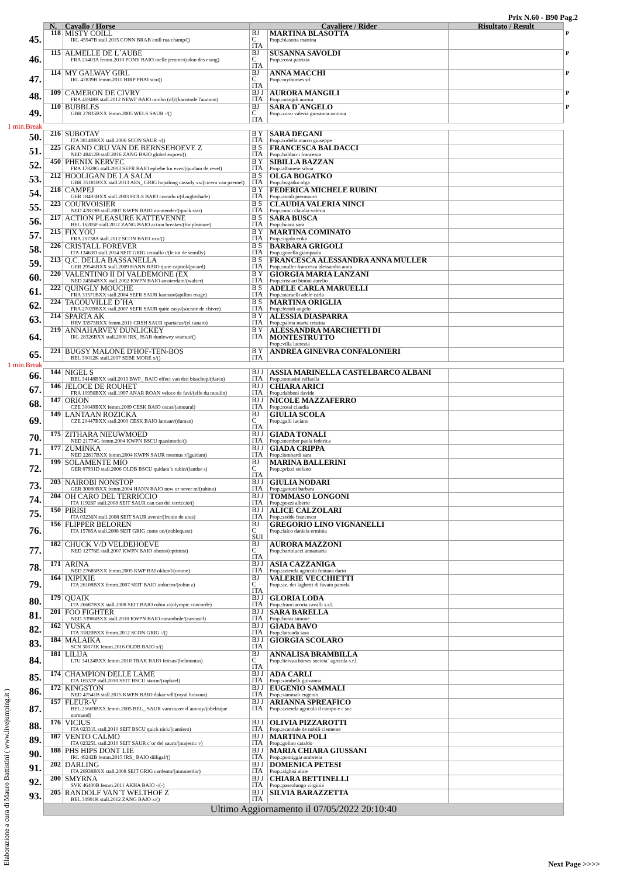Prix N.60 - B90 Pag.2
| | N. | Cavallo / Horse | Cavaliere / Rider | | Risultato / Result | |
| 45. | 118 | MISTY COILL IRL 45947B stall.2015 CONN BRAB coill rua champ/() | BJ C ITA | MARTINA BLASOTTA Prop.:blasotta martina | | P |
| 46. | 115 | ALMELLE DE L´AUBE FRA 21403A femm.2010 PONY BAIO melle jerome/(udon des etang) | BJ C ITA | SUSANNA SAVOLDI Prop.:rossi patrizia | | P |
| 47. | 114 | MY GALWAY GIRL IRL 47839B femm.2011 HIRP PBAI scn/() | BJ C ITA | ANNA MACCHI Prop.:mythorses srl | | P |
| 48. | 109 | CAMERON DE CIVRY FRA 46948B stall.2012 NEWF BAIO rambo (nl)/(karistode l'aumont) | BJ J ITA | AURORA MANGILI Prop.:mangili aurora | | P |
| 49. | 110 | BUBBLES GBR 27835BXX femm.2005 WELS SAUR -/() | BJ C ITA | SARA D´ANGELO Prop.:zorzi valeria giovanna antonia | | P |
| 1 min.Break | | | | | | |
| 50. | 216 | SUBOTAY ITA 30140BXX stall.2006 SCON SAUR -/() | B Y ITA | SARA DEGANI Prop.:tridella marco giuseppe | | |
| 51. | 225 | GRAND CRU VAN DE BERNSEHOEVE Z NED 48412B stall.2016 ZANG BAIO globel expres/() | B S ITA | FRANCESCA BALDACCI Prop.:baldacci francesca | | |
| 52. | 450 | PHENIX KERVEC FRA 17828G stall.2003 SEFR BAIO ephebe for ever/(quidam de revel) | B Y ITA | SIBILLA BAZZAN Prop.:albanese silvia | | |
| 53. | 212 | HOOLIGAN DE LA SALM GBR 35181BXX stall.2013 AES_ GRIG hopalong cassidy xx/(cicero van paemel) | B S ITA | OLGA BOGATKO Prop.:bogatko olga | | |
| 54. | 218 | CAMPEJ GER 18493BXX stall.2003 HOLS BAIO corrado i/(d.nightshade) | B Y ITA | FEDERICA MICHELE RUBINI Prop.:antali piermauro | | |
| 55. | 223 | COURVOISIER NED 47819B stall.2007 KWPN BAIO montender/(quick star) | B S ITA | CLAUDIA VALERIA NINCI Prop.:ninci claudia valeria | | |
| 56. | 217 | ACTION PLEASURE KATTEVENNE BEL 16205F stall.2012 ZANG BAIO action breaker/(for pleasure) | B S ITA | SARA BUSCA Prop.:busca sara | | |
| 57. | 215 | FIX YOU FRA 20738A stall.2012 SCON BAIO xxx/() | B Y ITA | MARTINA COMINATO Prop.:sigolo erika | | |
| 58. | 226 | CRISTALL FOREVER ITA 13463D stall.2014 SEIT GRIG cristallo i/(le tot de semilly) | B S ITA | BARBARA GRIGOLI Prop.:gonella giampaolo | | |
| 59. | 213 | Q.C. DELLA BASSANELLA GER 29546BXX stall.2009 HANN BAIO quite capitol/(picard) | B S ITA | FRANCESCA ALESSANDRA ANNA MULLER Prop.:muller francesca alessandra anna | | |
| 60. | 220 | VALENTINO II DI VALDEMONE (EX NED 24504BXX stall.2002 KWPN BAIO amsterdam/(walser) | B Y ITA | GIORGIA MARIA LANZANI Prop.:triscari binoni aurelio | | |
| 61. | 222 | QUINGLY MOUCHE FRA 33571BXX stall.2004 SEFR SAUR kannan/(apillon rouge) | B S ITA | ADELE CARLA MARUELLI Prop.:maruelli adele carla | | |
| 62. | 224 | TACOUVILLE D´HA FRA 27039BXX stall.2007 SEFR SAUR quite easy/(socrate de chivre) | B S ITA | MARTINA ORIGLIA Prop.:ferioli angelo | | |
| 63. | 214 | SPARTA AK HRV 33575BXX femm.2011 CRSH SAUR spartacus/(el canaro) | B Y ITA | ALESSIA DIASPARRA Prop.:palma maria cristina | | |
| 64. | 219 | ANNAHARVEY DUNLICKEY IRL 28326BXX stall.2008 IRS_ ISAB dunlewey seamus/() | B Y ITA | ALESSANDRA MARCHETTI DI MONTESTRUTTO Prop.:villa lucrezia | | |
| 65. | 221 | BUGSY MALONE D'HOF-TEN-BOS BEL 30012K stall.2007 SEBE MORE x/() | B Y ITA | ANDREA GINEVRA CONFALONIERI | | |
| 1 min.Break | | | | | | |
| 66. | 144 | NIGEL S BEL 34148BXX stall.2013 BWP_ BAIO effect van den bisschop/(darco) | BJ J ITA | ASSIA MARINELLA CASTELBARCO ALBANI Prop.:tomasini raffaella | | |
| 67. | 146 | JELOCE DE ROUHET FRA 10956BXX stall.1997 ANAR ROAN veloce de favi/(elfe du moulin) | BJ J ITA | CHIARA ARICI Prop.:dabbeni davide | | |
| 68. | 147 | ORION CZE 30049BXX femm.2009 CESK BAIO oscar/(amoural) | BJ J ITA | NICOLE MAZZAFERRO Prop.:rossi claudia | | |
| 69. | 149 | LANTAAN ROZICKA CZE 20447BXX stall.2000 CESK BAIO lantaan/(duman) | BJ C ITA | GIULIA SCOLA Prop.:galli luciano | | |
| 70. | 175 | ZITHARA NIEUWMOED NED 21774G femm.2004 KWPN BSCU quasimodo/() | BJ J ITA | GIADA TONALI Prop.:member paola federica | | |
| 71. | 177 | ZUMINKA NED 22817BXX femm.2004 KWPN SAUR mermus r/(guidam) | BJ J ITA | GIADA CRIPPA Prop.:lombardi sara | | |
| 72. | 199 | SOLAMENTE MIO GER 07931D stall.2006 OLDB BSCU quidam´s rubin/(landor s) | BJ C ITA | MARINA BALLERINI Prop.:prizzi stefano | | |
| 73. | 203 | NAIROBI NONSTOP GER 30080BXX femm.2004 HANN BAIO now or never m/(rabino) | BJ J ITA | GIULIA NODARI Prop.:gattoni barbara | | |
| 74. | 204 | OH CARO DEL TERRICCIO ITA 11926F stall.2008 SEIT SAUR can can del terriccio/() | BJ J ITA | TOMMASO LONGONI Prop.:pozzi alberto | | |
| 75. | 150 | PIRISI ITA 03236N stall.2008 SEIT SAUR avenir/(fronio de uras) | BJ J ITA | ALICE CALZOLARI Prop.:zedde francesco | | |
| 76. | 156 | FLIPPER BELOREN ITA 15785A stall.2008 SEIT GRIG come on/(noblequest) | BJ C SUI | GREGORIO LINO VIGNANELLI Prop.:falco daniela erminia | | |
| 77. | 182 | CHUCK V/D VELDEHOEVE NED 12776E stall.2007 KWPN BAIO ohorn/(optimist) | BJ C ITA | AURORA MAZZONI Prop.:bartolucci annamaria | | |
| 78. | 171 | ARINA NED 27685BXX femm.2005 KWP BAI oklund/(orame) | BJ J ITA | ASIA CAZZANIGA Prop.:azienda agricola fontana dario | | |
| 79. | 164 | IXIPIXIE ITA 26108BXX femm.2007 SEIT BAIO indoctro/(robin z) | BJ C ITA | VALERIE VECCHIETTI Prop.:az. dei laghetti di favato pamela | | |
| 80. | 179 | QUAIK ITA 26687BXX stall.2008 SEIT BAIO robin z/(olympic concorde) | BJ J ITA | GLORIA LODA Prop.:franciacorta cavalli s.r.l. | | |
| 81. | 201 | FOO FIGHTER NED 33906BXX stall.2010 KWPN BAIO carambole/(carousel) | BJ J ITA | SARA BARELLA Prop.:bossi simone | | |
| 82. | 162 | YUSKA ITA 31820BXX femm.2012 SCON GRIG -/() | BJ J ITA | GIADA BAVO Prop.:lattuada sara | | |
| 83. | 184 | MALAIKA SCN 30071K femm.2016 OLDB BAIO x/() | BJ J ITA | GIORGIA SCOLARO | | |
| 84. | 181 | LILIJA LTU 34124BXX femm.2010 TRAK BAIO fetisas/(belmontas) | BJ C ITA | ANNALISA BRAMBILLA Prop.:lietvua horses societa` agricola s.r.l. | | |
| 85. | 174 | CHAMPION DELLE LAME ITA 16537P stall.2010 SEIT BSCU staron/(raphael) | BJ J ITA | ADA CARLI Prop.:zambelli giovanna | | |
| 86. | 172 | KINGSTON NED 47541B stall.2015 KWPN BAIO dakar vdl/(royal bravour) | BJ J ITA | EUGENIO SAMMALI Prop.:sammali eugenio | | |
| 87. | 157 | FLEUR-V BEL 25669BXX femm.2005 BEL_ SAUR vancouver d´auvray/(obelisque normand) | BJ J ITA | ARIANNA SPREAFICO Prop.:azienda agricola il campo e c snc | | |
| 88. | 176 | VICIUS ITA 02331L stall.2010 SEIT BSCU quick nick/(cantiero) | BJ J ITA | OLIVIA PIZZAROTTI Prop.:scandale de nobili clemente | | |
| 89. | 187 | VENTO CALMO ITA 02325L stall.2010 SEIT SAUR c´or del sauro/(majestic v) | BJ J ITA | MARTINA POLI Prop.:golino cataldo | | |
| 90. | 188 | PHS HIPS DONT LIE IRL 49242B femm.2015 IRS_ BAIO dilligaf/() | BJ J ITA | MARIA CHIARA GIUSSANI Prop.:pontiggia ombretta | | |
| 91. | 202 | DARLING ITA 26938BXX stall.2008 SEIT GRIG cardento/(nimmerdor) | BJ J ITA | DOMENICA PETESI Prop.:alghisi alice | | |
| 92. | 200 | SMYRNA SVK 46400B femm.2011 AKHA BAIO -/(-) | BJ J ITA | CHIARA BETTINELLI Prop.:passolungo virginia | | |
| 93. | 205 | RANDOLF VAN´T WELTHOF Z BEL 30991K stall.2012 ZANG BAIO x/() | BJ J ITA | SILVIA BARAZZETTA | | |
| | Ultimo Aggiornamento il 07/05/2022 20:10:40 | | | | | |
Elaborazione a cura di Mauro Battistini ( www.livejumping.it )
Next Page >>>>